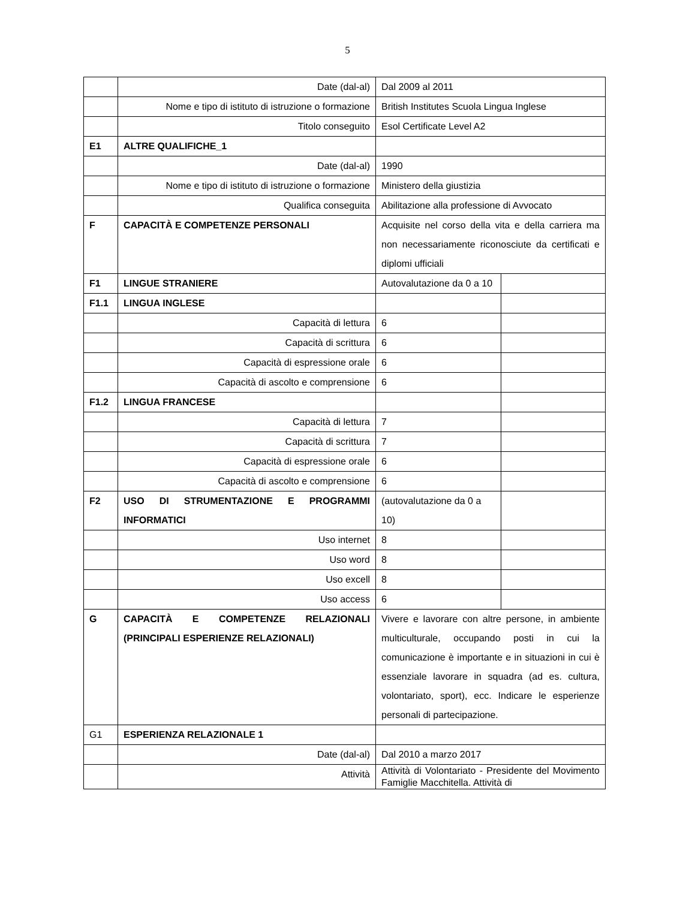5
| | Date (dal-al) | Dal 2009 al 2011 | |
| | Nome e tipo di istituto di istruzione o formazione | British Institutes Scuola Lingua Inglese | |
| | Titolo conseguito | Esol Certificate Level A2 | |
| E1 | ALTRE QUALIFICHE_1 | | |
| | Date (dal-al) | 1990 | |
| | Nome e tipo di istituto di istruzione o formazione | Ministero della giustizia | |
| | Qualifica conseguita | Abilitazione alla professione di Avvocato | |
| F | CAPACITÀ E COMPETENZE PERSONALI | Acquisite nel corso della vita e della carriera ma non necessariamente riconosciute da certificati e diplomi ufficiali | |
| F1 | LINGUE STRANIERE | Autovalutazione da 0 a 10 | |
| F1.1 | LINGUA INGLESE | | |
| | Capacità di lettura | 6 | |
| | Capacità di scrittura | 6 | |
| | Capacità di espressione orale | 6 | |
| | Capacità di ascolto e comprensione | 6 | |
| F1.2 | LINGUA FRANCESE | | |
| | Capacità di lettura | 7 | |
| | Capacità di scrittura | 7 | |
| | Capacità di espressione orale | 6 | |
| | Capacità di ascolto e comprensione | 6 | |
| F2 | USO DI STRUMENTAZIONE E PROGRAMMI INFORMATICI | (autovalutazione da 0 a 10) | |
| | Uso internet | 8 | |
| | Uso word | 8 | |
| | Uso excell | 8 | |
| | Uso access | 6 | |
| G | CAPACITÀ E COMPETENZE RELAZIONALI (PRINCIPALI ESPERIENZE RELAZIONALI) | Vivere e lavorare con altre persone, in ambiente multiculturale, occupando posti in cui la comunicazione è importante e in situazioni in cui è essenziale lavorare in squadra (ad es. cultura, volontariato, sport), ecc. Indicare le esperienze personali di partecipazione. | |
| G1 | ESPERIENZA RELAZIONALE 1 | | |
| | Date (dal-al) | Dal 2010 a marzo 2017 | |
| | Attività | Attività di Volontariato - Presidente del Movimento Famiglie Macchitella. Attività di | |